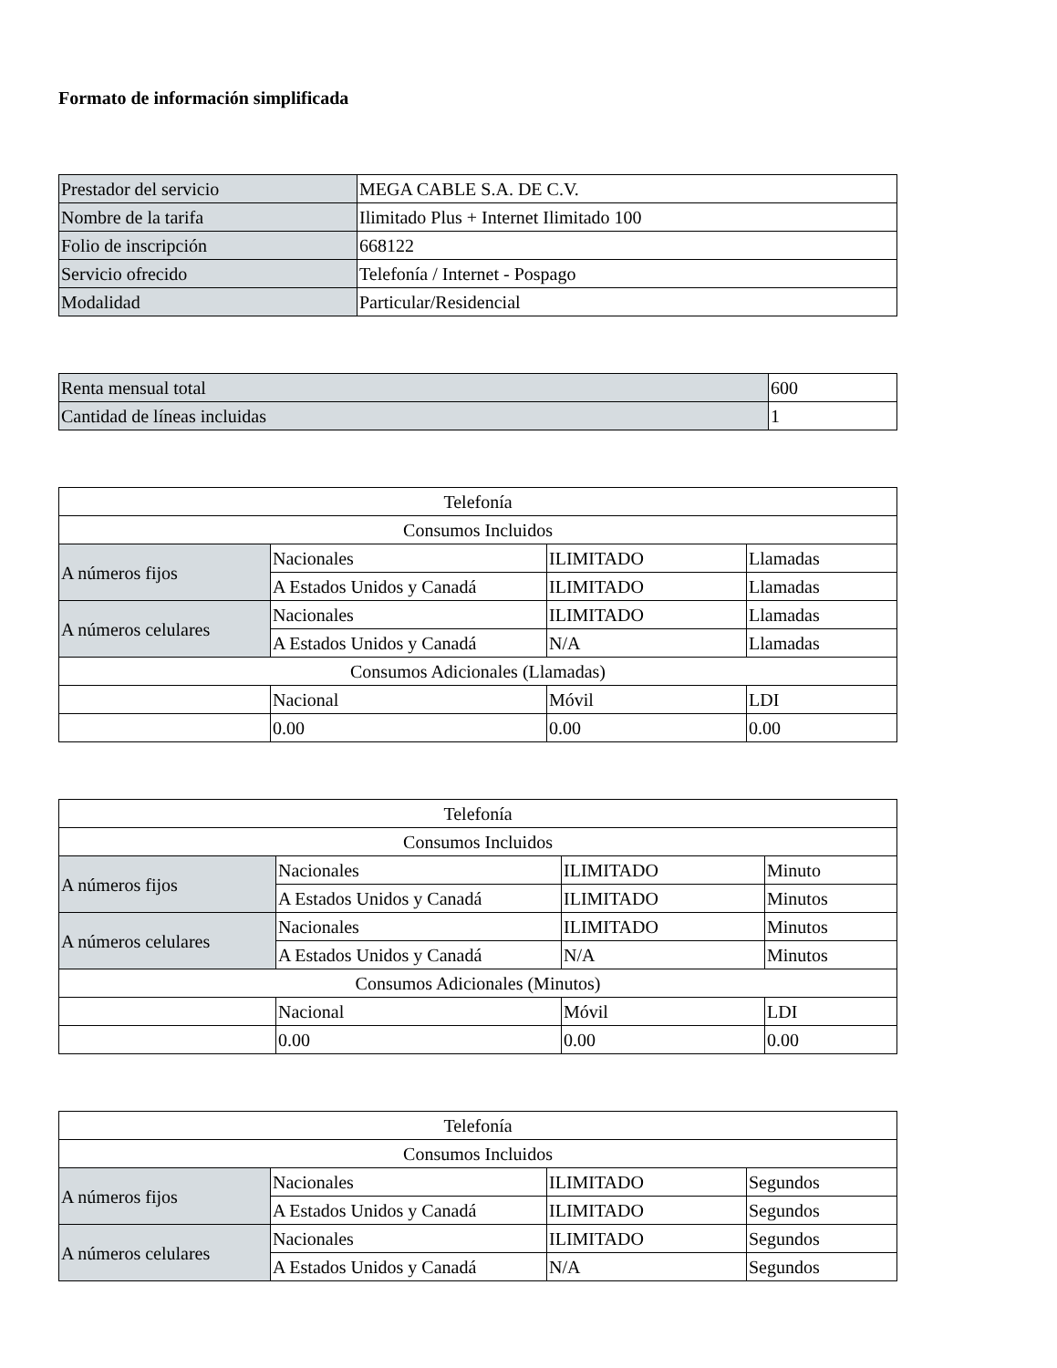Formato de información simplificada
| Prestador del servicio | MEGA CABLE S.A. DE C.V. |
| Nombre de la tarifa | Ilimitado Plus + Internet Ilimitado 100 |
| Folio de inscripción | 668122 |
| Servicio ofrecido | Telefonía / Internet - Pospago |
| Modalidad | Particular/Residencial |
| Renta mensual total | 600 |
| Cantidad de líneas incluidas | 1 |
| Telefonía | | | |
| --- | --- | --- | --- |
| Consumos Incluidos | | | |
| A números fijos | Nacionales | ILIMITADO | Llamadas |
| | A Estados Unidos y Canadá | ILIMITADO | Llamadas |
| A números celulares | Nacionales | ILIMITADO | Llamadas |
| | A Estados Unidos y Canadá | N/A | Llamadas |
| Consumos Adicionales (Llamadas) | | | |
| | Nacional | Móvil | LDI |
| | 0.00 | 0.00 | 0.00 |
| Telefonía | | | |
| --- | --- | --- | --- |
| Consumos Incluidos | | | |
| A números fijos | Nacionales | ILIMITADO | Minuto |
| | A Estados Unidos y Canadá | ILIMITADO | Minutos |
| A números celulares | Nacionales | ILIMITADO | Minutos |
| | A Estados Unidos y Canadá | N/A | Minutos |
| Consumos Adicionales (Minutos) | | | |
| | Nacional | Móvil | LDI |
| | 0.00 | 0.00 | 0.00 |
| Telefonía | | | |
| --- | --- | --- | --- |
| Consumos Incluidos | | | |
| A números fijos | Nacionales | ILIMITADO | Segundos |
| | A Estados Unidos y Canadá | ILIMITADO | Segundos |
| A números celulares | Nacionales | ILIMITADO | Segundos |
| | A Estados Unidos y Canadá | N/A | Segundos |